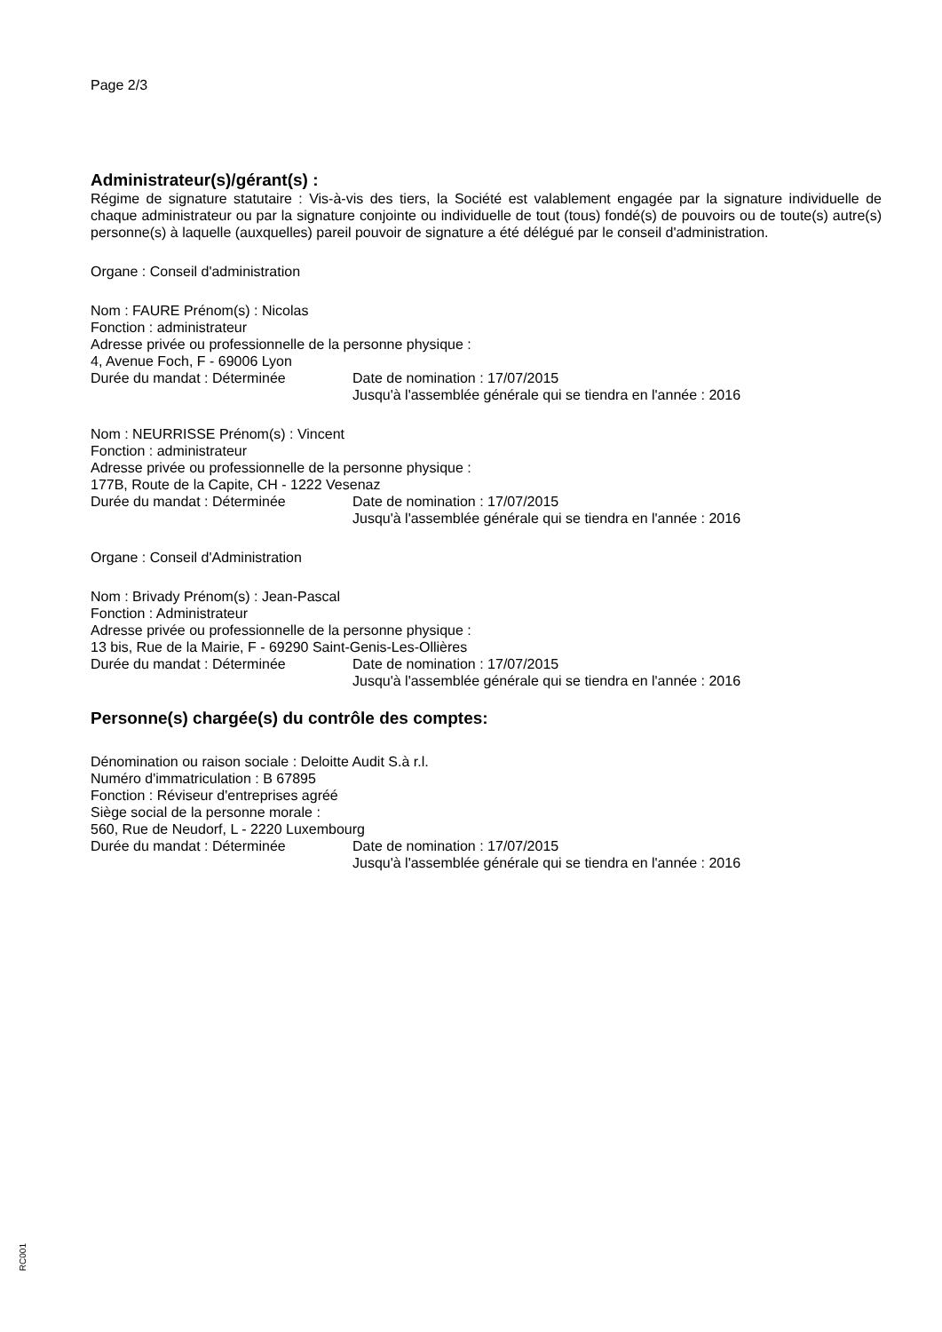Page 2/3
Administrateur(s)/gérant(s) :
Régime de signature statutaire : Vis-à-vis des tiers, la Société est valablement engagée par la signature individuelle de chaque administrateur ou par la signature conjointe ou individuelle de tout (tous) fondé(s) de pouvoirs ou de toute(s) autre(s) personne(s) à laquelle (auxquelles) pareil pouvoir de signature a été délégué par le conseil d'administration.
Organe : Conseil d'administration
Nom : FAURE Prénom(s) : Nicolas
Fonction : administrateur
Adresse privée ou professionnelle de la personne physique :
4, Avenue Foch, F - 69006 Lyon
Durée du mandat : Déterminée Date de nomination : 17/07/2015
Jusqu'à l'assemblée générale qui se tiendra en l'année : 2016
Nom : NEURRISSE Prénom(s) : Vincent
Fonction : administrateur
Adresse privée ou professionnelle de la personne physique :
177B, Route de la Capite, CH - 1222 Vesenaz
Durée du mandat : Déterminée Date de nomination : 17/07/2015
Jusqu'à l'assemblée générale qui se tiendra en l'année : 2016
Organe : Conseil d'Administration
Nom : Brivady Prénom(s) : Jean-Pascal
Fonction : Administrateur
Adresse privée ou professionnelle de la personne physique :
13 bis, Rue de la Mairie, F - 69290 Saint-Genis-Les-Ollières
Durée du mandat : Déterminée Date de nomination : 17/07/2015
Jusqu'à l'assemblée générale qui se tiendra en l'année : 2016
Personne(s) chargée(s) du contrôle des comptes:
Dénomination ou raison sociale : Deloitte Audit S.à r.l.
Numéro d'immatriculation : B 67895
Fonction : Réviseur d'entreprises agréé
Siège social de la personne morale :
560, Rue de Neudorf, L - 2220 Luxembourg
Durée du mandat : Déterminée Date de nomination : 17/07/2015
Jusqu'à l'assemblée générale qui se tiendra en l'année : 2016
RC001